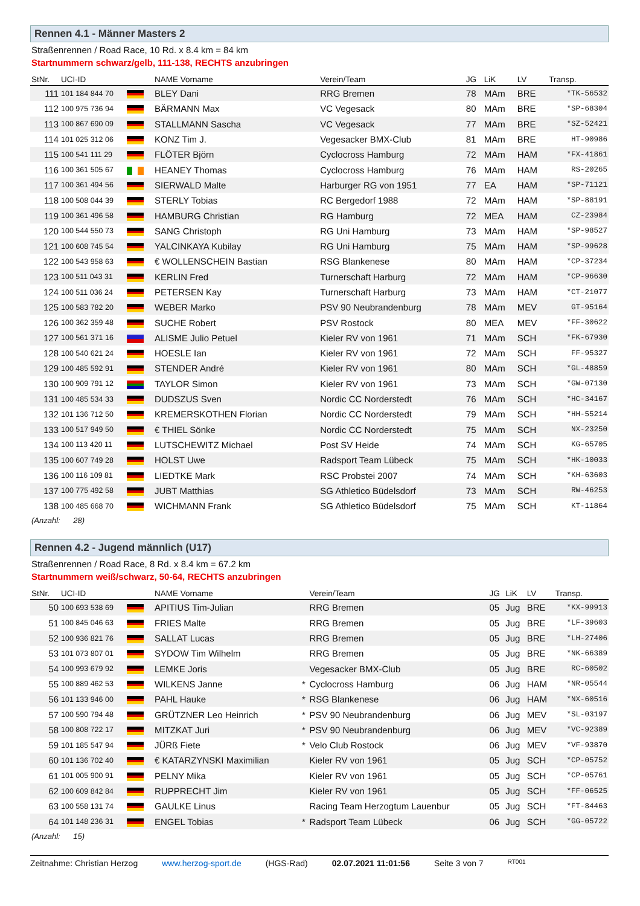Rennen 4.1 - Männer Masters 2
Straßenrennen / Road Race, 10 Rd. x 8.4 km = 84 km
Startnummern schwarz/gelb, 111-138, RECHTS anzubringen
| StNr. | UCI-ID | | NAME Vorname | | Verein/Team | JG | LiK | LV | Transp. |
| --- | --- | --- | --- | --- | --- | --- | --- | --- | --- |
| 111 | 101 184 844 70 | | BLEY Dani | | RRG Bremen | 78 | MAm | BRE | *TK-56532 |
| 112 | 100 975 736 94 | | BÄRMANN Max | | VC Vegesack | 80 | MAm | BRE | *SP-68304 |
| 113 | 100 867 690 09 | | STALLMANN Sascha | | VC Vegesack | 77 | MAm | BRE | *SZ-52421 |
| 114 | 101 025 312 06 | | KONZ Tim J. | | Vegesacker BMX-Club | 81 | MAm | BRE | HT-90986 |
| 115 | 100 541 111 29 | | FLÖTER Björn | | Cyclocross Hamburg | 72 | MAm | HAM | *FX-41861 |
| 116 | 100 361 505 67 | | HEANEY Thomas | | Cyclocross Hamburg | 76 | MAm | HAM | RS-20265 |
| 117 | 100 361 494 56 | | SIERWALD Malte | | Harburger RG von 1951 | 77 | EA | HAM | *SP-71121 |
| 118 | 100 508 044 39 | | STERLY Tobias | | RC Bergedorf 1988 | 72 | MAm | HAM | *SP-88191 |
| 119 | 100 361 496 58 | | HAMBURG Christian | | RG Hamburg | 72 | MEA | HAM | CZ-23984 |
| 120 | 100 544 550 73 | | SANG Christoph | | RG Uni Hamburg | 73 | MAm | HAM | *SP-98527 |
| 121 | 100 608 745 54 | | YALCINKAYA Kubilay | | RG Uni Hamburg | 75 | MAm | HAM | *SP-99628 |
| 122 | 100 543 958 63 | | € WOLLENSCHEIN Bastian | | RSG Blankenese | 80 | MAm | HAM | *CP-37234 |
| 123 | 100 511 043 31 | | KERLIN Fred | | Turnerschaft Harburg | 72 | MAm | HAM | *CP-96630 |
| 124 | 100 511 036 24 | | PETERSEN Kay | | Turnerschaft Harburg | 73 | MAm | HAM | *CT-21077 |
| 125 | 100 583 782 20 | | WEBER Marko | | PSV 90 Neubrandenburg | 78 | MAm | MEV | GT-95164 |
| 126 | 100 362 359 48 | | SUCHE Robert | | PSV Rostock | 80 | MEA | MEV | *FF-30622 |
| 127 | 100 561 371 16 | | ALISME Julio Petuel | | Kieler RV von 1961 | 71 | MAm | SCH | *FK-67930 |
| 128 | 100 540 621 24 | | HOESLE Ian | | Kieler RV von 1961 | 72 | MAm | SCH | FF-95327 |
| 129 | 100 485 592 91 | | STENDER André | | Kieler RV von 1961 | 80 | MAm | SCH | *GL-48859 |
| 130 | 100 909 791 12 | | TAYLOR Simon | | Kieler RV von 1961 | 73 | MAm | SCH | *GW-07130 |
| 131 | 100 485 534 33 | | DUDSZUS Sven | | Nordic CC Norderstedt | 76 | MAm | SCH | *HC-34167 |
| 132 | 101 136 712 50 | | KREMERSKOTHEN Florian | | Nordic CC Norderstedt | 79 | MAm | SCH | *HH-55214 |
| 133 | 100 517 949 50 | | € THIEL Sönke | | Nordic CC Norderstedt | 75 | MAm | SCH | NX-23250 |
| 134 | 100 113 420 11 | | LUTSCHEWITZ Michael | | Post SV Heide | 74 | MAm | SCH | KG-65705 |
| 135 | 100 607 749 28 | | HOLST Uwe | | Radsport Team Lübeck | 75 | MAm | SCH | *HK-10033 |
| 136 | 100 116 109 81 | | LIEDTKE Mark | | RSC Probstei 2007 | 74 | MAm | SCH | *KH-63603 |
| 137 | 100 775 492 58 | | JUBT Matthias | | SG Athletico Büdelsdorf | 73 | MAm | SCH | RW-46253 |
| 138 | 100 485 668 70 | | WICHMANN Frank | | SG Athletico Büdelsdorf | 75 | MAm | SCH | KT-11864 |
(Anzahl: 28)
Rennen 4.2 - Jugend männlich (U17)
Straßenrennen / Road Race, 8 Rd. x 8.4 km = 67.2 km
Startnummern weiß/schwarz, 50-64, RECHTS anzubringen
| StNr. | UCI-ID | | NAME Vorname | | Verein/Team | JG | LiK | LV | Transp. |
| --- | --- | --- | --- | --- | --- | --- | --- | --- | --- |
| 50 | 100 693 538 69 | | APITIUS Tim-Julian | | RRG Bremen | 05 | Jug | BRE | *KX-99913 |
| 51 | 100 845 046 63 | | FRIES Malte | | RRG Bremen | 05 | Jug | BRE | *LF-39603 |
| 52 | 100 936 821 76 | | SALLAT Lucas | | RRG Bremen | 05 | Jug | BRE | *LH-27406 |
| 53 | 101 073 807 01 | | SYDOW Tim Wilhelm | | RRG Bremen | 05 | Jug | BRE | *NK-66389 |
| 54 | 100 993 679 92 | | LEMKE Joris | | Vegesacker BMX-Club | 05 | Jug | BRE | RC-60502 |
| 55 | 100 889 462 53 | | WILKENS Janne | * | Cyclocross Hamburg | 06 | Jug | HAM | *NR-05544 |
| 56 | 101 133 946 00 | | PAHL Hauke | * | RSG Blankenese | 06 | Jug | HAM | *NX-60516 |
| 57 | 100 590 794 48 | | GRÜTZNER Leo Heinrich | * | PSV 90 Neubrandenburg | 06 | Jug | MEV | *SL-03197 |
| 58 | 100 808 722 17 | | MITZKAT Juri | * | PSV 90 Neubrandenburg | 06 | Jug | MEV | *VC-92389 |
| 59 | 101 185 547 94 | | JÜRß Fiete | * | Velo Club Rostock | 06 | Jug | MEV | *VF-93870 |
| 60 | 101 136 702 40 | | € KATARZYNSKI Maximilian | | Kieler RV von 1961 | 05 | Jug | SCH | *CP-05752 |
| 61 | 101 005 900 91 | | PELNY Mika | | Kieler RV von 1961 | 05 | Jug | SCH | *CP-05761 |
| 62 | 100 609 842 84 | | RUPPRECHT Jim | | Kieler RV von 1961 | 05 | Jug | SCH | *FF-06525 |
| 63 | 100 558 131 74 | | GAULKE Linus | | Racing Team Herzogtum Lauenbur | 05 | Jug | SCH | *FT-84463 |
| 64 | 101 148 236 31 | | ENGEL Tobias | * | Radsport Team Lübeck | 06 | Jug | SCH | *GG-05722 |
(Anzahl: 15)
Zeitnahme: Christian Herzog www.herzog-sport.de (HGS-Rad) 02.07.2021 11:01:56 Seite 3 von 7 RT001